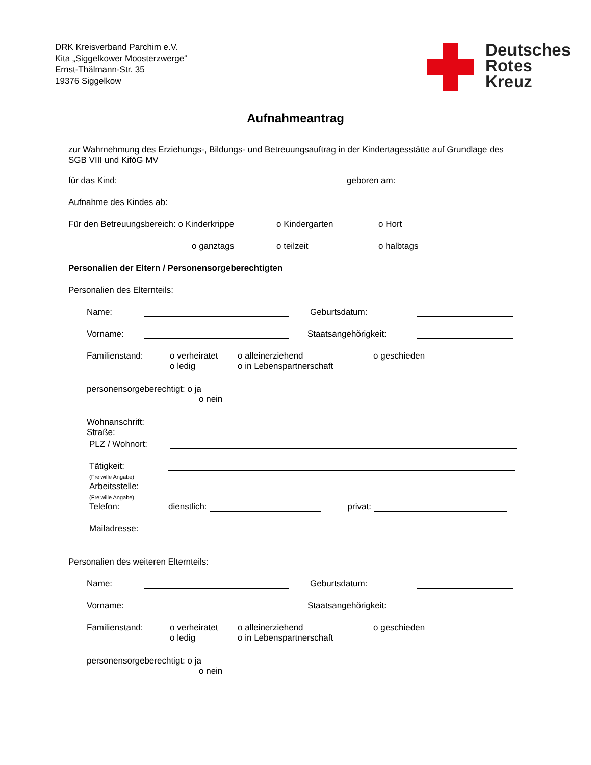DRK Kreisverband Parchim e.V.
Kita „Siggelkower Moosterzwerge“
Ernst-Thälmann-Str. 35
19376 Siggelkow
Deutsches
Rotes
Kreuz
Aufnahmeantrag
zur Wahrnehmung des Erziehungs-, Bildungs- und Betreuungsauftrag in der Kindertagesstätte auf Grundlage des SGB VIII und KiföG MV
für das Kind: geboren am:
Aufnahme des Kindes ab:
Für den Betreuungsbereich: o Kinderkrippe o Kindergarten o Hort
o ganztags o teilzeit o halbtags
Personalien der Eltern / Personensorgeberechtigten
Personalien des Elternteils:
Name: Geburtsdatum:
Vorname: Staatsangehörigkeit:
Familienstand: o verheiratet
o ledig o alleinerziehend
o in Lebenspartnerschaft o geschieden
personensorgeberechtigt: o ja
o nein
Wohnanschrift:
Straße:
PLZ / Wohnort:
Tätigkeit:
(Freiwille Angabe)
Arbeitsstelle:
(Freiwille Angabe)
Telefon: dienstlich: privat:
Mailadresse:
Personalien des weiteren Elternteils:
Name: Geburtsdatum:
Vorname: Staatsangehörigkeit:
Familienstand: o verheiratet
o ledig o alleinerziehend
o in Lebenspartnerschaft o geschieden
personensorgeberechtigt: o ja
o nein